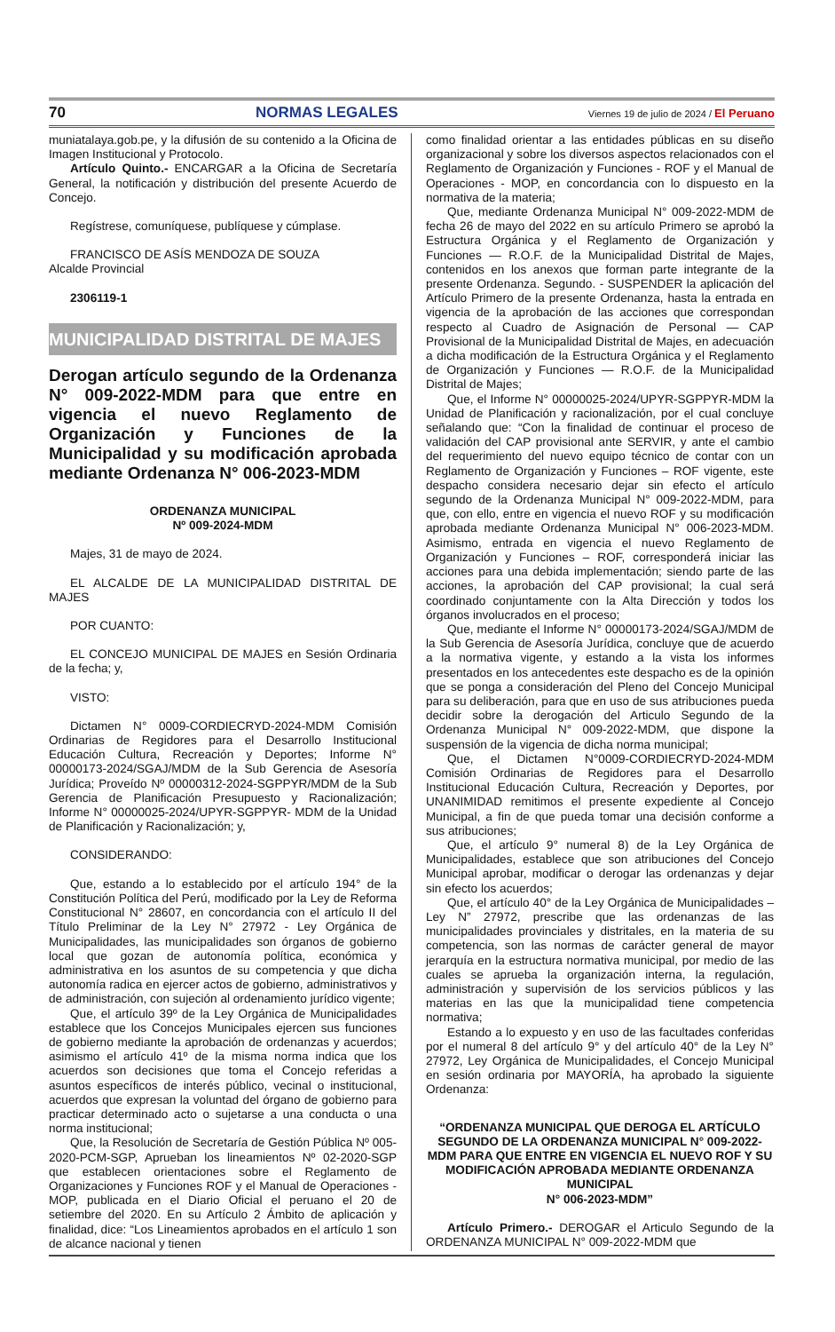70 NORMAS LEGALES Viernes 19 de julio de 2024 / El Peruano
muniatalaya.gob.pe, y la difusión de su contenido a la Oficina de Imagen Institucional y Protocolo.
Artículo Quinto.- ENCARGAR a la Oficina de Secretaría General, la notificación y distribución del presente Acuerdo de Concejo.
Regístrese, comuníquese, publíquese y cúmplase.
FRANCISCO DE ASÍS MENDOZA DE SOUZA
Alcalde Provincial
2306119-1
MUNICIPALIDAD DISTRITAL DE MAJES
Derogan artículo segundo de la Ordenanza N° 009-2022-MDM para que entre en vigencia el nuevo Reglamento de Organización y Funciones de la Municipalidad y su modificación aprobada mediante Ordenanza N° 006-2023-MDM
ORDENANZA MUNICIPAL
Nº 009-2024-MDM
Majes, 31 de mayo de 2024.
EL ALCALDE DE LA MUNICIPALIDAD DISTRITAL DE MAJES
POR CUANTO:
EL CONCEJO MUNICIPAL DE MAJES en Sesión Ordinaria de la fecha; y,
VISTO:
Dictamen N° 0009-CORDIECRYD-2024-MDM Comisión Ordinarias de Regidores para el Desarrollo Institucional Educación Cultura, Recreación y Deportes; Informe N° 00000173-2024/SGAJ/MDM de la Sub Gerencia de Asesoría Jurídica; Proveído Nº 00000312-2024-SGPPYR/MDM de la Sub Gerencia de Planificación Presupuesto y Racionalización; Informe N° 00000025-2024/UPYR-SGPPYR- MDM de la Unidad de Planificación y Racionalización; y,
CONSIDERANDO:
Que, estando a lo establecido por el artículo 194° de la Constitución Política del Perú, modificado por la Ley de Reforma Constitucional N° 28607, en concordancia con el artículo II del Título Preliminar de la Ley N° 27972 - Ley Orgánica de Municipalidades, las municipalidades son órganos de gobierno local que gozan de autonomía política, económica y administrativa en los asuntos de su competencia y que dicha autonomía radica en ejercer actos de gobierno, administrativos y de administración, con sujeción al ordenamiento jurídico vigente;
Que, el artículo 39º de la Ley Orgánica de Municipalidades establece que los Concejos Municipales ejercen sus funciones de gobierno mediante la aprobación de ordenanzas y acuerdos; asimismo el artículo 41º de la misma norma indica que los acuerdos son decisiones que toma el Concejo referidas a asuntos específicos de interés público, vecinal o institucional, acuerdos que expresan la voluntad del órgano de gobierno para practicar determinado acto o sujetarse a una conducta o una norma institucional;
Que, la Resolución de Secretaría de Gestión Pública Nº 005-2020-PCM-SGP, Aprueban los lineamientos Nº 02-2020-SGP que establecen orientaciones sobre el Reglamento de Organizaciones y Funciones ROF y el Manual de Operaciones - MOP, publicada en el Diario Oficial el peruano el 20 de setiembre del 2020. En su Artículo 2 Ámbito de aplicación y finalidad, dice: “Los Lineamientos aprobados en el artículo 1 son de alcance nacional y tienen
como finalidad orientar a las entidades públicas en su diseño organizacional y sobre los diversos aspectos relacionados con el Reglamento de Organización y Funciones - ROF y el Manual de Operaciones - MOP, en concordancia con lo dispuesto en la normativa de la materia;
Que, mediante Ordenanza Municipal N° 009-2022-MDM de fecha 26 de mayo del 2022 en su artículo Primero se aprobó la Estructura Orgánica y el Reglamento de Organización y Funciones — R.O.F. de la Municipalidad Distrital de Majes, contenidos en los anexos que forman parte integrante de la presente Ordenanza. Segundo. - SUSPENDER la aplicación del Artículo Primero de la presente Ordenanza, hasta la entrada en vigencia de la aprobación de las acciones que correspondan respecto al Cuadro de Asignación de Personal — CAP Provisional de la Municipalidad Distrital de Majes, en adecuación a dicha modificación de la Estructura Orgánica y el Reglamento de Organización y Funciones — R.O.F. de la Municipalidad Distrital de Majes;
Que, el Informe N° 00000025-2024/UPYR-SGPPYR-MDM la Unidad de Planificación y racionalización, por el cual concluye señalando que: “Con la finalidad de continuar el proceso de validación del CAP provisional ante SERVIR, y ante el cambio del requerimiento del nuevo equipo técnico de contar con un Reglamento de Organización y Funciones – ROF vigente, este despacho considera necesario dejar sin efecto el artículo segundo de la Ordenanza Municipal N° 009-2022-MDM, para que, con ello, entre en vigencia el nuevo ROF y su modificación aprobada mediante Ordenanza Municipal N° 006-2023-MDM. Asimismo, entrada en vigencia el nuevo Reglamento de Organización y Funciones – ROF, corresponderá iniciar las acciones para una debida implementación; siendo parte de las acciones, la aprobación del CAP provisional; la cual será coordinado conjuntamente con la Alta Dirección y todos los órganos involucrados en el proceso;
Que, mediante el Informe N° 00000173-2024/SGAJ/MDM de la Sub Gerencia de Asesoría Jurídica, concluye que de acuerdo a la normativa vigente, y estando a la vista los informes presentados en los antecedentes este despacho es de la opinión que se ponga a consideración del Pleno del Concejo Municipal para su deliberación, para que en uso de sus atribuciones pueda decidir sobre la derogación del Articulo Segundo de la Ordenanza Municipal N° 009-2022-MDM, que dispone la suspensión de la vigencia de dicha norma municipal;
Que, el Dictamen N°0009-CORDIECRYD-2024-MDM Comisión Ordinarias de Regidores para el Desarrollo Institucional Educación Cultura, Recreación y Deportes, por UNANIMIDAD remitimos el presente expediente al Concejo Municipal, a fin de que pueda tomar una decisión conforme a sus atribuciones;
Que, el artículo 9° numeral 8) de la Ley Orgánica de Municipalidades, establece que son atribuciones del Concejo Municipal aprobar, modificar o derogar las ordenanzas y dejar sin efecto los acuerdos;
Que, el artículo 40° de la Ley Orgánica de Municipalidades – Ley N” 27972, prescribe que las ordenanzas de las municipalidades provinciales y distritales, en la materia de su competencia, son las normas de carácter general de mayor jerarquía en la estructura normativa municipal, por medio de las cuales se aprueba la organización interna, la regulación, administración y supervisión de los servicios públicos y las materias en las que la municipalidad tiene competencia normativa;
Estando a lo expuesto y en uso de las facultades conferidas por el numeral 8 del artículo 9° y del artículo 40° de la Ley N° 27972, Ley Orgánica de Municipalidades, el Concejo Municipal en sesión ordinaria por MAYORÍA, ha aprobado la siguiente Ordenanza:
“ORDENANZA MUNICIPAL QUE DEROGA EL ARTÍCULO SEGUNDO DE LA ORDENANZA MUNICIPAL N° 009-2022-MDM PARA QUE ENTRE EN VIGENCIA EL NUEVO ROF Y SU MODIFICACIÓN APROBADA MEDIANTE ORDENANZA MUNICIPAL
N° 006-2023-MDM”
Artículo Primero.- DEROGAR el Articulo Segundo de la ORDENANZA MUNICIPAL N° 009-2022-MDM que